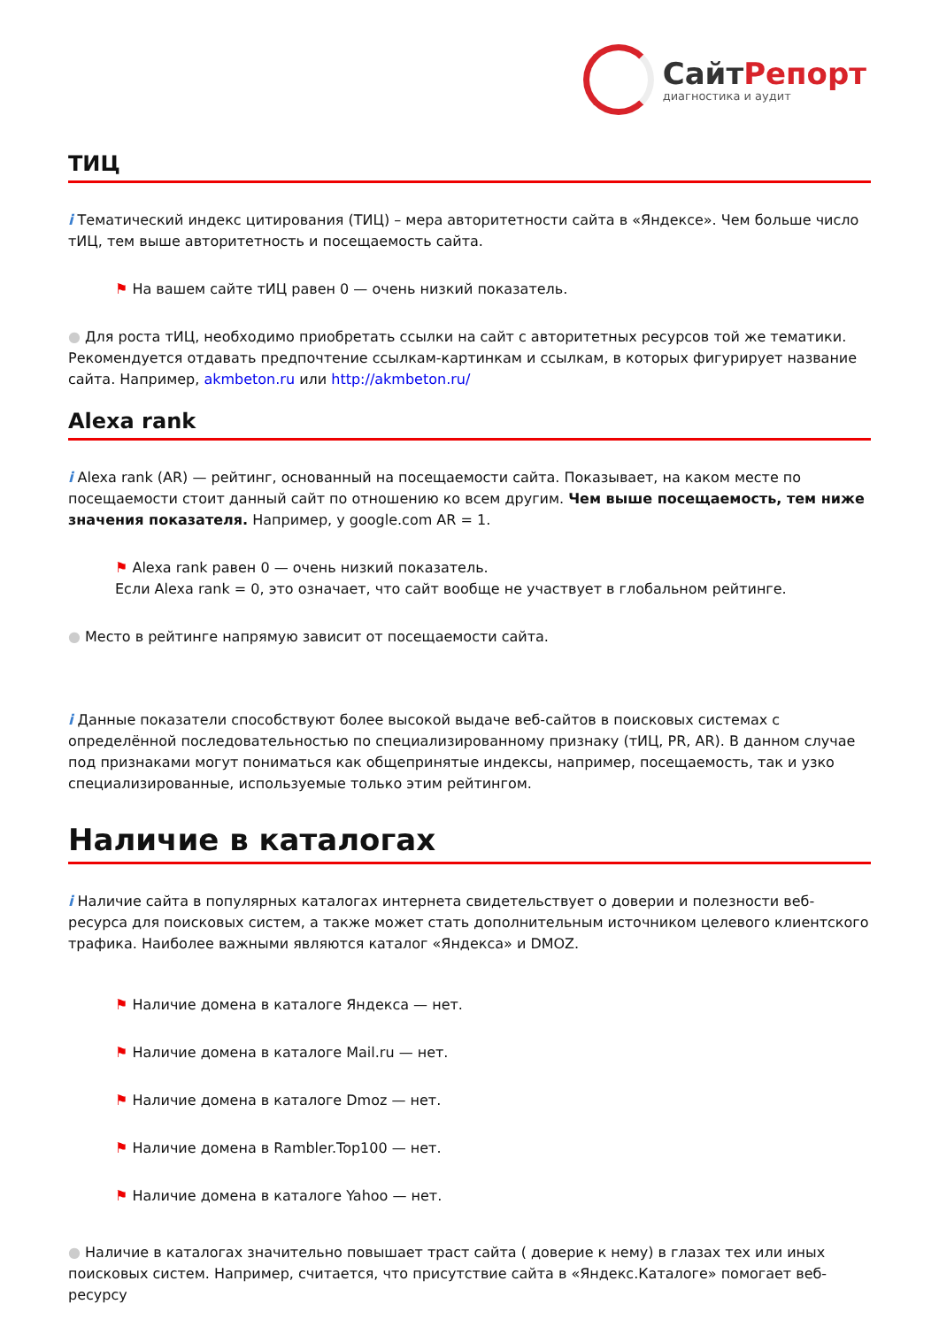СайтРепорт диагностика и аудит
ТИЦ
i Тематический индекс цитирования (ТИЦ) – мера авторитетности сайта в «Яндексе». Чем больше число тИЦ, тем выше авторитетность и посещаемость сайта.
⚑ На вашем сайте тИЦ равен 0 — очень низкий показатель.
● Для роста тИЦ, необходимо приобретать ссылки на сайт с авторитетных ресурсов той же тематики. Рекомендуется отдавать предпочтение ссылкам-картинкам и ссылкам, в которых фигурирует название сайта. Например, akmbeton.ru или http://akmbeton.ru/
Alexa rank
i Alexa rank (AR) — рейтинг, основанный на посещаемости сайта. Показывает, на каком месте по посещаемости стоит данный сайт по отношению ко всем другим. Чем выше посещаемость, тем ниже значения показателя. Например, у google.com AR = 1.
⚑ Alexa rank равен 0 — очень низкий показатель.
Если Alexa rank = 0, это означает, что сайт вообще не участвует в глобальном рейтинге.
● Место в рейтинге напрямую зависит от посещаемости сайта.
i Данные показатели способствуют более высокой выдаче веб-сайтов в поисковых системах с определённой последовательностью по специализированному признаку (тИЦ, PR, AR). В данном случае под признаками могут пониматься как общепринятые индексы, например, посещаемость, так и узко специализированные, используемые только этим рейтингом.
Наличие в каталогах
i Наличие сайта в популярных каталогах интернета свидетельствует о доверии и полезности веб-ресурса для поисковых систем, а также может стать дополнительным источником целевого клиентского трафика. Наиболее важными являются каталог «Яндекса» и DMOZ.
⚑ Наличие домена в каталоге Яндекса — нет.
⚑ Наличие домена в каталоге Mail.ru — нет.
⚑ Наличие домена в каталоге Dmoz — нет.
⚑ Наличие домена в Rambler.Top100 — нет.
⚑ Наличие домена в каталоге Yahoo — нет.
● Наличие в каталогах значительно повышает траст сайта ( доверие к нему) в глазах тех или иных поисковых систем. Например, считается, что присутствие сайта в «Яндекс.Каталоге» помогает веб-ресурсу